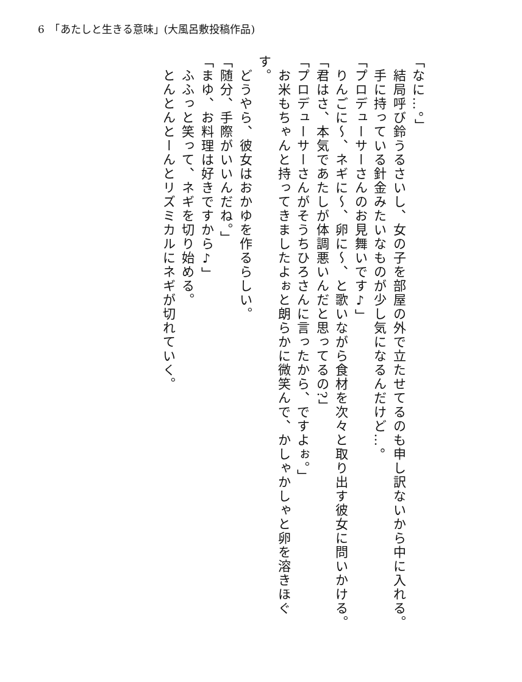6　「あたしと生きる意味」(大風呂敷投稿作品)
「なに…。」
　結局呼び鈴うるさいし、女の子を部屋の外で立たせてるのも申し訳ないから中に入れる。
　手に持っている針金みたいなものが少し気になるんだけど…。
「プロデューサーさんのお見舞いです♪」
　りんごに～、ネギに～、卵に～、と歌いながら食材を次々と取り出す彼女に問いかける。
「君はさ、本気であたしが体調悪いんだと思ってるの?」
「プロデューサーさんがそうちひろさんに言ったから、ですよぉ。」
　お米もちゃんと持ってきましたよぉと朗らかに微笑んで、かしゃかしゃと卵を溶きほぐす。
　どうやら、彼女はおかゆを作るらしい。
「随分、手際がいいんだね。」
「まゆ、お料理は好きですから♪」
　ふふっと笑って、ネギを切り始める。
　とんとんとーんとリズミカルにネギが切れていく。